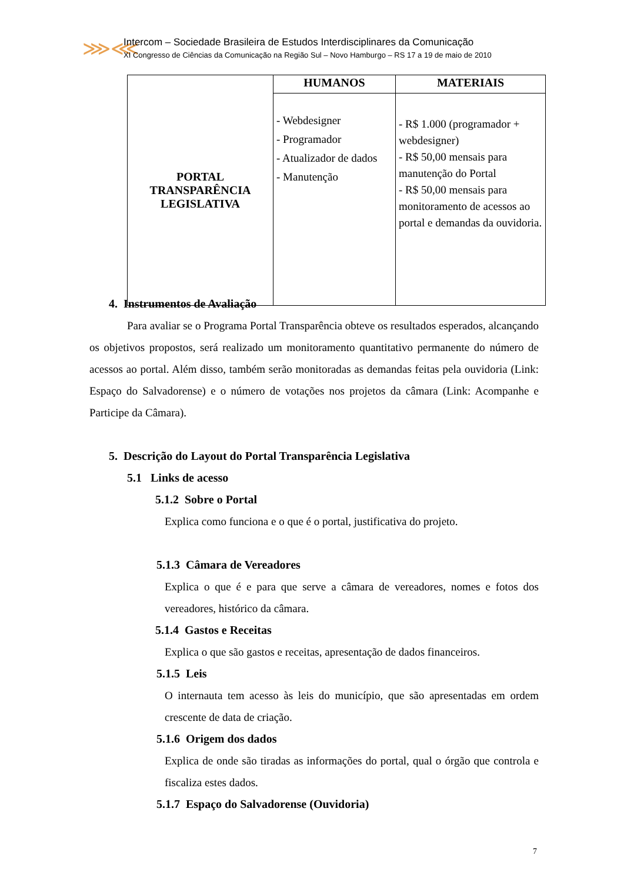⋙⋘
Intercom – Sociedade Brasileira de Estudos Interdisciplinares da Comunicação
XI Congresso de Ciências da Comunicação na Região Sul – Novo Hamburgo – RS 17 a 19 de maio de 2010
| PORTAL TRANSPARÊNCIA LEGISLATIVA | HUMANOS | MATERIAIS |
| | - Webdesigner - Programador - Atualizador de dados - Manutenção | - R$ 1.000 (programador + webdesigner) - R$ 50,00 mensais para manutenção do Portal - R$ 50,00 mensais para monitoramento de acessos ao portal e demandas da ouvidoria. |
4. Instrumentos de Avaliação
Para avaliar se o Programa Portal Transparência obteve os resultados esperados, alcançando os objetivos propostos, será realizado um monitoramento quantitativo permanente do número de acessos ao portal. Além disso, também serão monitoradas as demandas feitas pela ouvidoria (Link: Espaço do Salvadorense) e o número de votações nos projetos da câmara (Link: Acompanhe e Participe da Câmara).
5. Descrição do Layout do Portal Transparência Legislativa
5.1 Links de acesso
5.1.2 Sobre o Portal
Explica como funciona e o que é o portal, justificativa do projeto.
5.1.3 Câmara de Vereadores
Explica o que é e para que serve a câmara de vereadores, nomes e fotos dos vereadores, histórico da câmara.
5.1.4 Gastos e Receitas
Explica o que são gastos e receitas, apresentação de dados financeiros.
5.1.5 Leis
O internauta tem acesso às leis do município, que são apresentadas em ordem crescente de data de criação.
5.1.6 Origem dos dados
Explica de onde são tiradas as informações do portal, qual o órgão que controla e fiscaliza estes dados.
5.1.7 Espaço do Salvadorense (Ouvidoria)
7